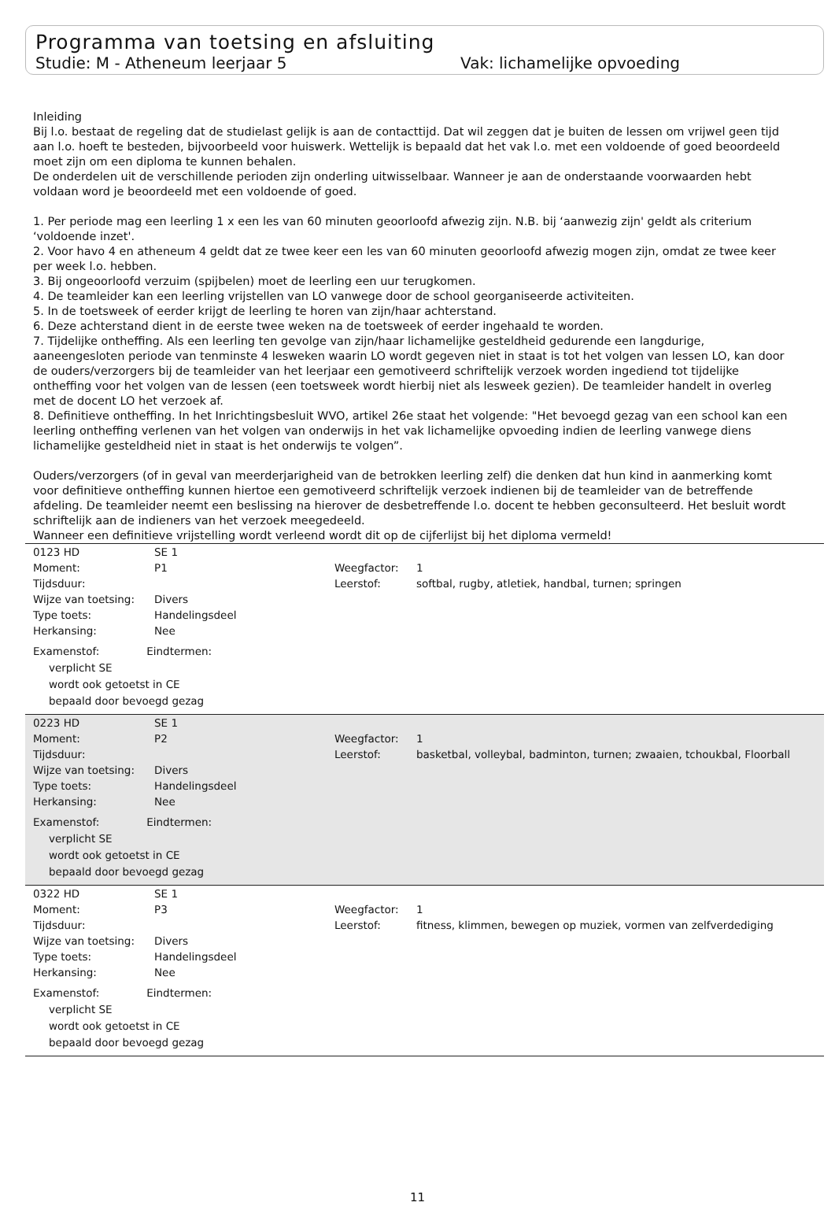Programma van toetsing en afsluiting
Studie: M - Atheneum leerjaar 5 Vak: lichamelijke opvoeding
Inleiding
Bij l.o. bestaat de regeling dat de studielast gelijk is aan de contacttijd. Dat wil zeggen dat je buiten de lessen om vrijwel geen tijd aan l.o. hoeft te besteden, bijvoorbeeld voor huiswerk. Wettelijk is bepaald dat het vak l.o. met een voldoende of goed beoordeeld moet zijn om een diploma te kunnen behalen.
De onderdelen uit de verschillende perioden zijn onderling uitwisselbaar. Wanneer je aan de onderstaande voorwaarden hebt voldaan word je beoordeeld met een voldoende of goed.
1. Per periode mag een leerling 1 x een les van 60 minuten geoorloofd afwezig zijn. N.B. bij ‘aanwezig zijn' geldt als criterium ‘voldoende inzet'.
2. Voor havo 4 en atheneum 4 geldt dat ze twee keer een les van 60 minuten geoorloofd afwezig mogen zijn, omdat ze twee keer per week l.o. hebben.
3. Bij ongeoorloofd verzuim (spijbelen) moet de leerling een uur terugkomen.
4. De teamleider kan een leerling vrijstellen van LO vanwege door de school georganiseerde activiteiten.
5. In de toetsweek of eerder krijgt de leerling te horen van zijn/haar achterstand.
6. Deze achterstand dient in de eerste twee weken na de toetsweek of eerder ingehaald te worden.
7. Tijdelijke ontheffing. Als een leerling ten gevolge van zijn/haar lichamelijke gesteldheid gedurende een langdurige, aaneengesloten periode van tenminste 4 lesweken waarin LO wordt gegeven niet in staat is tot het volgen van lessen LO, kan door de ouders/verzorgers bij de teamleider van het leerjaar een gemotiveerd schriftelijk verzoek worden ingediend tot tijdelijke ontheffing voor het volgen van de lessen (een toetsweek wordt hierbij niet als lesweek gezien). De teamleider handelt in overleg met de docent LO het verzoek af.
8. Definitieve ontheffing. In het Inrichtingsbesluit WVO, artikel 26e staat het volgende: "Het bevoegd gezag van een school kan een leerling ontheffing verlenen van het volgen van onderwijs in het vak lichamelijke opvoeding indien de leerling vanwege diens lichamelijke gesteldheid niet in staat is het onderwijs te volgen”.
Ouders/verzorgers (of in geval van meerderjarigheid van de betrokken leerling zelf) die denken dat hun kind in aanmerking komt voor definitieve ontheffing kunnen hiertoe een gemotiveerd schriftelijk verzoek indienen bij de teamleider van de betreffende afdeling. De teamleider neemt een beslissing na hierover de desbetreffende l.o. docent te hebben geconsulteerd. Het besluit wordt schriftelijk aan de indieners van het verzoek meegedeeld.
Wanneer een definitieve vrijstelling wordt verleend wordt dit op de cijferlijst bij het diploma vermeld!
| 0123 HD | SE 1 | | |
| Moment: | P1 | Weegfactor: | 1 |
| Tijdsduur: | | Leerstof: | softbal, rugby, atletiek, handbal, turnen; springen |
| Wijze van toetsing: | Divers | | |
| Type toets: | Handelingsdeel | | |
| Herkansing: | Nee | | |
Examenstof: Eindtermen:
verplicht SE
wordt ook getoetst in CE
bepaald door bevoegd gezag
| 0223 HD | SE 1 | | |
| Moment: | P2 | Weegfactor: | 1 |
| Tijdsduur: | | Leerstof: | basketbal, volleybal, badminton, turnen; zwaaien, tchoukbal, Floorball |
| Wijze van toetsing: | Divers | | |
| Type toets: | Handelingsdeel | | |
| Herkansing: | Nee | | |
Examenstof: Eindtermen:
verplicht SE
wordt ook getoetst in CE
bepaald door bevoegd gezag
| 0322 HD | SE 1 | | |
| Moment: | P3 | Weegfactor: | 1 |
| Tijdsduur: | | Leerstof: | fitness, klimmen, bewegen op muziek, vormen van zelfverdediging |
| Wijze van toetsing: | Divers | | |
| Type toets: | Handelingsdeel | | |
| Herkansing: | Nee | | |
Examenstof: Eindtermen:
verplicht SE
wordt ook getoetst in CE
bepaald door bevoegd gezag
11